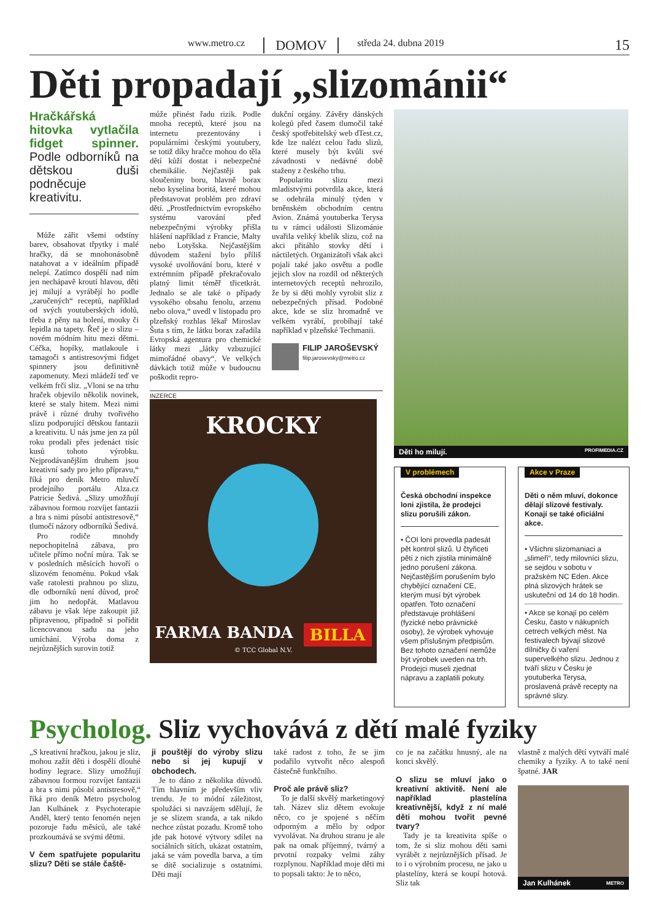www.metro.cz DOMOV středa 24. dubna 2019
15
Děti propadají „slizománii“
Hračkářská hitovka vytlačila fidget spinner. Podle odborníků na dětskou duši podněcuje kreativitu.
Může zářit všemi odstíny barev, obsahovat třpytky i malé hračky, dá se mnohonásobně natahovat a v ideálním případě nelepí. Zatímco dospělí nad ním jen nechápavě kroutí hlavou, děti jej milují a vyrábějí ho podle „zaručených“ receptů, například od svých youtuberských idolů, třeba z pěny na holení, mouky či lepidla na tapety. Řeč je o slizu – novém módním hitu mezi dětmi. Céčka, hopíky, matlakoule i tamagoči s antistresovými fidget spinnery jsou definitivně zapomenuty. Mezi mládeží teď ve velkém frčí sliz. „Vloni se na trhu hraček objevilo několik novinek, které se staly hitem. Mezi nimi právě i různé druhy tvořivého slizu podporující dětskou fantazii a kreativitu. U nás jsme jen za půl roku prodali přes jedenáct tisíc kusů tohoto výrobku. Nejprodávanějším druhem jsou kreativní sady pro jeho přípravu,“ říká pro deník Metro mluvčí prodejního portálu Alza.cz Patricie Šedivá. „Slizy umožňují zábavnou formou rozvíjet fantazii a hra s nimi působí antistresově,“ tlumočí názory odborníků Šedivá.
Pro rodiče mnohdy nepochopitelná zábava, pro učitele přímo noční můra. Tak se v posledních měsících hovoří o slizovém fenoménu. Pokud však vaše ratolesti prahnou po slizu, dle odborníků není důvod, proč jim ho nedopřát. Matlavou zábavu je však lépe zakoupit již připravenou, případně si pořídit licencovanou sadu na jeho umíchání. Výroba doma z nejrůznějších surovin totiž
může přinést řadu rizik. Podle mnoha receptů, které jsou na internetu prezentovány i populárními českými youtubery, se totiž díky hračce mohou do těla dětí kůží dostat i nebezpečné chemikálie. Nejčastěji pak sloučeniny boru, hlavně borax nebo kyselina boritá, které mohou představovat problém pro zdraví dětí. „Prostřednictvím evropského systému varování před nebezpečnými výrobky přišla hlášení například z Francie, Malty nebo Lotyšska. Nejčastějším důvodem stažení bylo příliš vysoké uvolňování boru, které v extrémním případě překračovalo platný limit téměř třicetkrát. Jednalo se ale také o případy vysokého obsahu fenolu, arzenu nebo olova,“ uvedl v listopadu pro plzeňský rozhlas lékař Miroslav Šuta s tím, že látku borax zařadila Evropská agentura pro chemické látky mezi „látky vzbuzující mimořádné obavy“. Ve velkých dávkách totiž může v budoucnu poškodit repro-
dukční orgány. Závěry dánských kolegů před časem tlumočil také český spotřebitelský web dTest.cz, kde lze nalézt celou řadu slizů, které musely být kvůli své závadnosti v nedávné době staženy z českého trhu.
Popularitu slizu mezi mladistvými potvrdila akce, která se odehrála minulý týden v brněnském obchodním centru Avion. Známá youtuberka Terysa tu v rámci události Slizománie uvařila veliký kbelík slizu, což na akci přitáhlo stovky dětí i náctiletých. Organizátoři však akci pojali také jako osvětu a podle jejich slov na rozdíl od některých internetových receptů nehrozilo, že by si děti mohly vyrobit sliz z nebezpečných přísad. Podobné akce, kde se sliz hromadně ve velkém vyrábí, probíhají také například v plzeňské Techmanii.
FILIP JAROŠEVSKÝ
filip.jarosevsky@metro.cz
INZERCE
KROCKY
FARMA BANDA BILLA
© TCC Global N.V.
Děti ho milují. PROFIMEDIA.CZ
V problémech
Česká obchodní inspekce loni zjistila, že prodejci slizu porušili zákon.
• ČOI loni provedla padesát pět kontrol slizů. U čtyřiceti pěti z nich zjistila minimálně jedno porušení zákona. Nejčastějším porušením bylo chybějící označení CE, kterým musí být výrobek opatřen. Toto označení představuje prohlášení (fyzické nebo právnické osoby), že výrobek vyhovuje všem příslušným předpisům. Bez tohoto označení nemůže být výrobek uveden na trh. Prodejci museli zjednat nápravu a zaplatili pokuty.
Akce v Praze
Děti o něm mluví, dokonce dělají slizové festivaly. Konají se také oficiální akce.
• Všichni slizomaniaci a „slimeři“, tedy milovníci slizu, se sejdou v sobotu v pražském NC Eden. Akce plná slizových hrátek se uskuteční od 14 do 18 hodin.
• Akce se konají po celém Česku, často v nákupních cetrech velkých měst. Na festivalech bývají slizové dílničky či vaření supervelkého slizu. Jednou z tváří slizu v Česku je youtuberka Terysa, proslavená právě recepty na správné slizy.
Psycholog. Sliz vychovává z dětí malé fyziky
„S kreativní hračkou, jakou je sliz, mohou zažít děti i dospělí dlouhé hodiny legrace. Slizy umožňují zábavnou formou rozvíjet fantazii a hra s nimi působí antistresově,“ říká pro deník Metro psycholog Jan Kulhánek z Psychoterapie Anděl, který tento fenomén nejen pozoruje řadu měsíců, ale také prozkoumává se svými dětmi.
V čem spatřujete popularitu slizu? Děti se stále čaště-
ji pouštějí do výroby slizu nebo si jej kupují v obchodech.
Je to dáno z několika důvodů. Tím hlavním je především vliv trendu. Je to módní záležitost, spolužáci si navzájem sdělují, že je se slizem sranda, a tak nikdo nechce zůstat pozadu. Kromě toho jde pak hotové výtvory sdílet na sociálních sítích, ukázat ostatním, jaká se vám povedla barva, a tím se dítě socializuje s ostatními. Děti mají
také radost z toho, že se jim podařilo vytvořit něco alespoň částečně funkčního.
Proč ale právě sliz?
To je další skvělý marketingový tah. Název sliz dětem evokuje něco, co je spojené s něčím odporným a mělo by odpor vyvolávat. Na druhou stranu je ale pak na omak příjemný, tvárný a prvotní rozpaky velmi záhy rozplynou. Například moje děti mi to popsali takto: Je to něco,
co je na začátku hnusný, ale na konci skvělý.
O slizu se mluví jako o kreativní aktivitě. Není ale například plastelína kreativnější, když z ní malé děti mohou tvořit pevné tvary?
Tady je ta kreativita spíše o tom, že si sliz mohou děti sami vyrábět z nejrůznějších přísad. Je to i o výrobním procesu, ne jako u plastelíny, která se koupí hotová. Sliz tak
vlastně z malých dětí vytváří malé chemiky a fyziky. A to také není špatné. JAR
Jan Kulhánek METRO